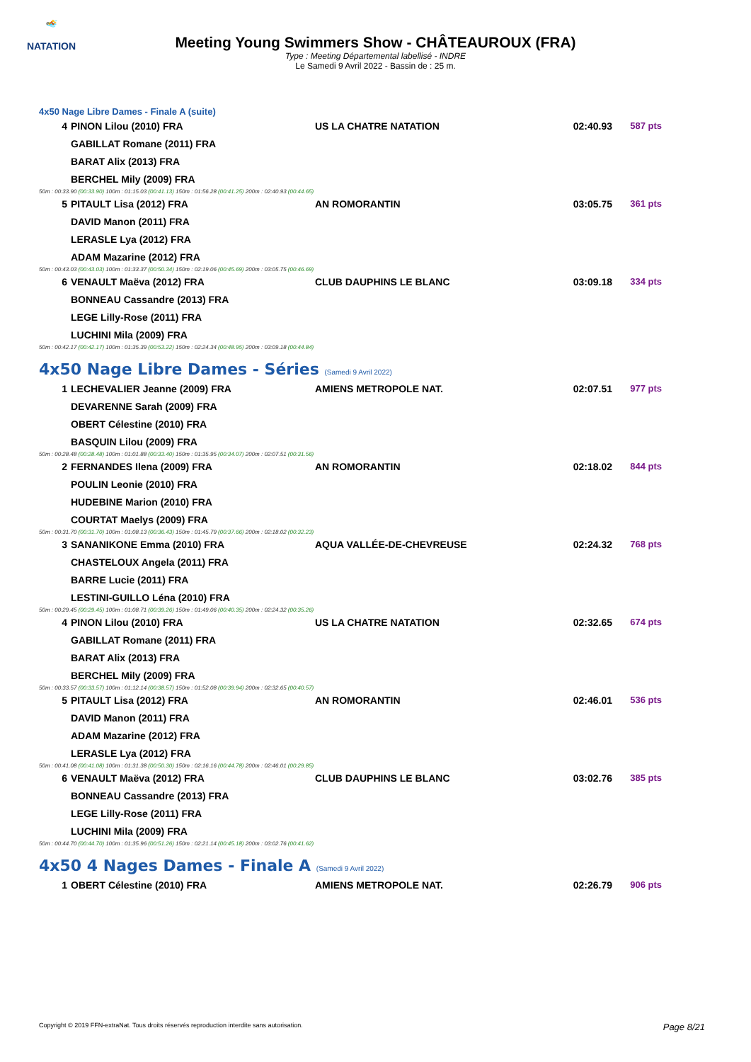🏊
NATATION
Meeting Young Swimmers Show - CHÂTEAUROUX (FRA)
Type : Meeting Départemental labellisé - INDRE
Le Samedi 9 Avril 2022 - Bassin de : 25 m.
4x50 Nage Libre Dames - Finale A (suite)
| 4 | PINON Lilou (2010) FRA | US LA CHATRE NATATION | 02:40.93 | 587 pts |
| | GABILLAT Romane (2011) FRA | | | |
| | BARAT Alix (2013) FRA | | | |
| | BERCHEL Mily (2009) FRA | | | |
| 50m : 00:33.90 (00:33.90) 100m : 01:15.03 (00:41.13) 150m : 01:56.28 (00:41.25) 200m : 02:40.93 (00:44.65) | | | | |
| 5 | PITAULT Lisa (2012) FRA | AN ROMORANTIN | 03:05.75 | 361 pts |
| | DAVID Manon (2011) FRA | | | |
| | LERASLE Lya (2012) FRA | | | |
| | ADAM Mazarine (2012) FRA | | | |
| 50m : 00:43.03 (00:43.03) 100m : 01:33.37 (00:50.34) 150m : 02:19.06 (00:45.69) 200m : 03:05.75 (00:46.69) | | | | |
| 6 | VENAULT Maëva (2012) FRA | CLUB DAUPHINS LE BLANC | 03:09.18 | 334 pts |
| | BONNEAU Cassandre (2013) FRA | | | |
| | LEGE Lilly-Rose (2011) FRA | | | |
| | LUCHINI Mila (2009) FRA | | | |
| 50m : 00:42.17 (00:42.17) 100m : 01:35.39 (00:53.22) 150m : 02:24.34 (00:48.95) 200m : 03:09.18 (00:44.84) | | | | |
4x50 Nage Libre Dames - Séries (Samedi 9 Avril 2022)
| 1 | LECHEVALIER Jeanne (2009) FRA | AMIENS METROPOLE NAT. | 02:07.51 | 977 pts |
| | DEVARENNE Sarah (2009) FRA | | | |
| | OBERT Célestine (2010) FRA | | | |
| | BASQUIN Lilou (2009) FRA | | | |
| 50m : 00:28.48 (00:28.48) 100m : 01:01.88 (00:33.40) 150m : 01:35.95 (00:34.07) 200m : 02:07.51 (00:31.56) | | | | |
| 2 | FERNANDES Ilena (2009) FRA | AN ROMORANTIN | 02:18.02 | 844 pts |
| | POULIN Leonie (2010) FRA | | | |
| | HUDEBINE Marion (2010) FRA | | | |
| | COURTAT Maelys (2009) FRA | | | |
| 50m : 00:31.70 (00:31.70) 100m : 01:08.13 (00:36.43) 150m : 01:45.79 (00:37.66) 200m : 02:18.02 (00:32.23) | | | | |
| 3 | SANANIKONE Emma (2010) FRA | AQUA VALLÉE-DE-CHEVREUSE | 02:24.32 | 768 pts |
| | CHASTELOUX Angela (2011) FRA | | | |
| | BARRE Lucie (2011) FRA | | | |
| | LESTINI-GUILLO Léna (2010) FRA | | | |
| 50m : 00:29.45 (00:29.45) 100m : 01:08.71 (00:39.26) 150m : 01:49.06 (00:40.35) 200m : 02:24.32 (00:35.26) | | | | |
| 4 | PINON Lilou (2010) FRA | US LA CHATRE NATATION | 02:32.65 | 674 pts |
| | GABILLAT Romane (2011) FRA | | | |
| | BARAT Alix (2013) FRA | | | |
| | BERCHEL Mily (2009) FRA | | | |
| 50m : 00:33.57 (00:33.57) 100m : 01:12.14 (00:38.57) 150m : 01:52.08 (00:39.94) 200m : 02:32.65 (00:40.57) | | | | |
| 5 | PITAULT Lisa (2012) FRA | AN ROMORANTIN | 02:46.01 | 536 pts |
| | DAVID Manon (2011) FRA | | | |
| | ADAM Mazarine (2012) FRA | | | |
| | LERASLE Lya (2012) FRA | | | |
| 50m : 00:41.08 (00:41.08) 100m : 01:31.38 (00:50.30) 150m : 02:16.16 (00:44.78) 200m : 02:46.01 (00:29.85) | | | | |
| 6 | VENAULT Maëva (2012) FRA | CLUB DAUPHINS LE BLANC | 03:02.76 | 385 pts |
| | BONNEAU Cassandre (2013) FRA | | | |
| | LEGE Lilly-Rose (2011) FRA | | | |
| | LUCHINI Mila (2009) FRA | | | |
| 50m : 00:44.70 (00:44.70) 100m : 01:35.96 (00:51.26) 150m : 02:21.14 (00:45.18) 200m : 03:02.76 (00:41.62) | | | | |
4x50 4 Nages Dames - Finale A (Samedi 9 Avril 2022)
| 1 | OBERT Célestine (2010) FRA | AMIENS METROPOLE NAT. | 02:26.79 | 906 pts |
Copyright © 2019 FFN-extraNat. Tous droits réservés reproduction interdite sans autorisation. Page 8/21